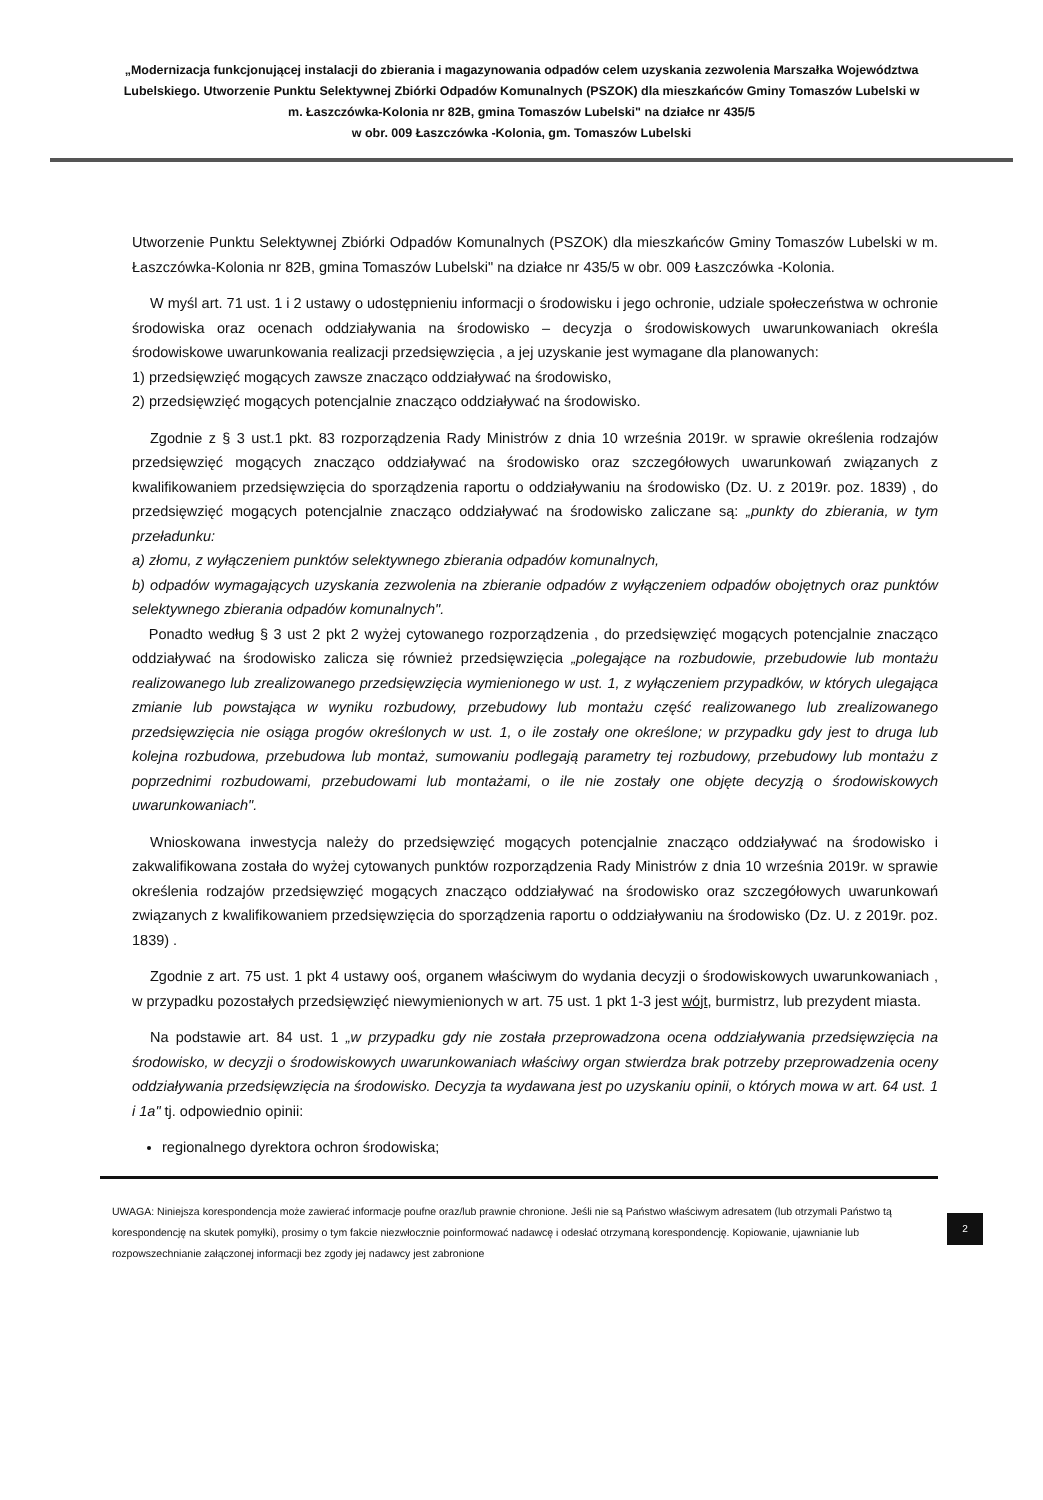„Modernizacja funkcjonującej instalacji do zbierania i magazynowania odpadów celem uzyskania zezwolenia Marszałka Województwa Lubelskiego. Utworzenie Punktu Selektywnej Zbiórki Odpadów Komunalnych (PSZOK) dla mieszkańców Gminy Tomaszów Lubelski w m. Łaszczówka-Kolonia nr 82B, gmina Tomaszów Lubelski" na działce nr 435/5
w obr. 009 Łaszczówka -Kolonia, gm. Tomaszów Lubelski
Utworzenie Punktu Selektywnej Zbiórki Odpadów Komunalnych (PSZOK) dla mieszkańców Gminy Tomaszów Lubelski w m. Łaszczówka-Kolonia nr 82B, gmina Tomaszów Lubelski" na działce nr 435/5 w obr. 009 Łaszczówka -Kolonia.
W myśl art. 71 ust. 1 i 2 ustawy o udostępnieniu informacji o środowisku i jego ochronie, udziale społeczeństwa w ochronie środowiska oraz ocenach oddziaływania na środowisko – decyzja o środowiskowych uwarunkowaniach określa środowiskowe uwarunkowania realizacji przedsięwzięcia , a jej uzyskanie jest wymagane dla planowanych:
1) przedsięwzięć mogących zawsze znacząco oddziaływać na środowisko,
2) przedsięwzięć mogących potencjalnie znacząco oddziaływać na środowisko.
Zgodnie z § 3 ust.1 pkt. 83 rozporządzenia Rady Ministrów z dnia 10 września 2019r. w sprawie określenia rodzajów przedsięwzięć mogących znacząco oddziaływać na środowisko oraz szczegółowych uwarunkowań związanych z kwalifikowaniem przedsięwzięcia do sporządzenia raportu o oddziaływaniu na środowisko (Dz. U. z 2019r. poz. 1839) , do przedsięwzięć mogących potencjalnie znacząco oddziaływać na środowisko zaliczane są: „punkty do zbierania, w tym przeładunku:
a) złomu, z wyłączeniem punktów selektywnego zbierania odpadów komunalnych,
b) odpadów wymagających uzyskania zezwolenia na zbieranie odpadów z wyłączeniem odpadów obojętnych oraz punktów selektywnego zbierania odpadów komunalnych".
Ponadto według § 3 ust 2 pkt 2 wyżej cytowanego rozporządzenia , do przedsięwzięć mogących potencjalnie znacząco oddziaływać na środowisko zalicza się również przedsięwzięcia „polegające na rozbudowie, przebudowie lub montażu realizowanego lub zrealizowanego przedsięwzięcia wymienionego w ust. 1, z wyłączeniem przypadków, w których ulegająca zmianie lub powstająca w wyniku rozbudowy, przebudowy lub montażu część realizowanego lub zrealizowanego przedsięwzięcia nie osiąga progów określonych w ust. 1, o ile zostały one określone; w przypadku gdy jest to druga lub kolejna rozbudowa, przebudowa lub montaż, sumowaniu podlegają parametry tej rozbudowy, przebudowy lub montażu z poprzednimi rozbudowami, przebudowami lub montażami, o ile nie zostały one objęte decyzją o środowiskowych uwarunkowaniach".
Wnioskowana inwestycja należy do przedsięwzięć mogących potencjalnie znacząco oddziaływać na środowisko i zakwalifikowana została do wyżej cytowanych punktów rozporządzenia Rady Ministrów z dnia 10 września 2019r. w sprawie określenia rodzajów przedsięwzięć mogących znacząco oddziaływać na środowisko oraz szczegółowych uwarunkowań związanych z kwalifikowaniem przedsięwzięcia do sporządzenia raportu o oddziaływaniu na środowisko (Dz. U. z 2019r. poz. 1839) .
Zgodnie z art. 75 ust. 1 pkt 4 ustawy ooś, organem właściwym do wydania decyzji o środowiskowych uwarunkowaniach , w przypadku pozostałych przedsięwzięć niewymienionych w art. 75 ust. 1 pkt 1-3 jest wójt, burmistrz, lub prezydent miasta.
Na podstawie art. 84 ust. 1 „w przypadku gdy nie została przeprowadzona ocena oddziaływania przedsięwzięcia na środowisko, w decyzji o środowiskowych uwarunkowaniach właściwy organ stwierdza brak potrzeby przeprowadzenia oceny oddziaływania przedsięwzięcia na środowisko. Decyzja ta wydawana jest po uzyskaniu opinii, o których mowa w art. 64 ust. 1 i 1a" tj. odpowiednio opinii:
regionalnego dyrektora ochron środowiska;
UWAGA: Niniejsza korespondencja może zawierać informacje poufne oraz/lub prawnie chronione. Jeśli nie są Państwo właściwym adresatem (lub otrzymali Państwo tą korespondencję na skutek pomyłki), prosimy o tym fakcie niezwłocznie poinformować nadawcę i odesłać otrzymaną korespondencję. Kopiowanie, ujawnianie lub rozpowszechnianie załączonej informacji bez zgody jej nadawcy jest zabronione
2